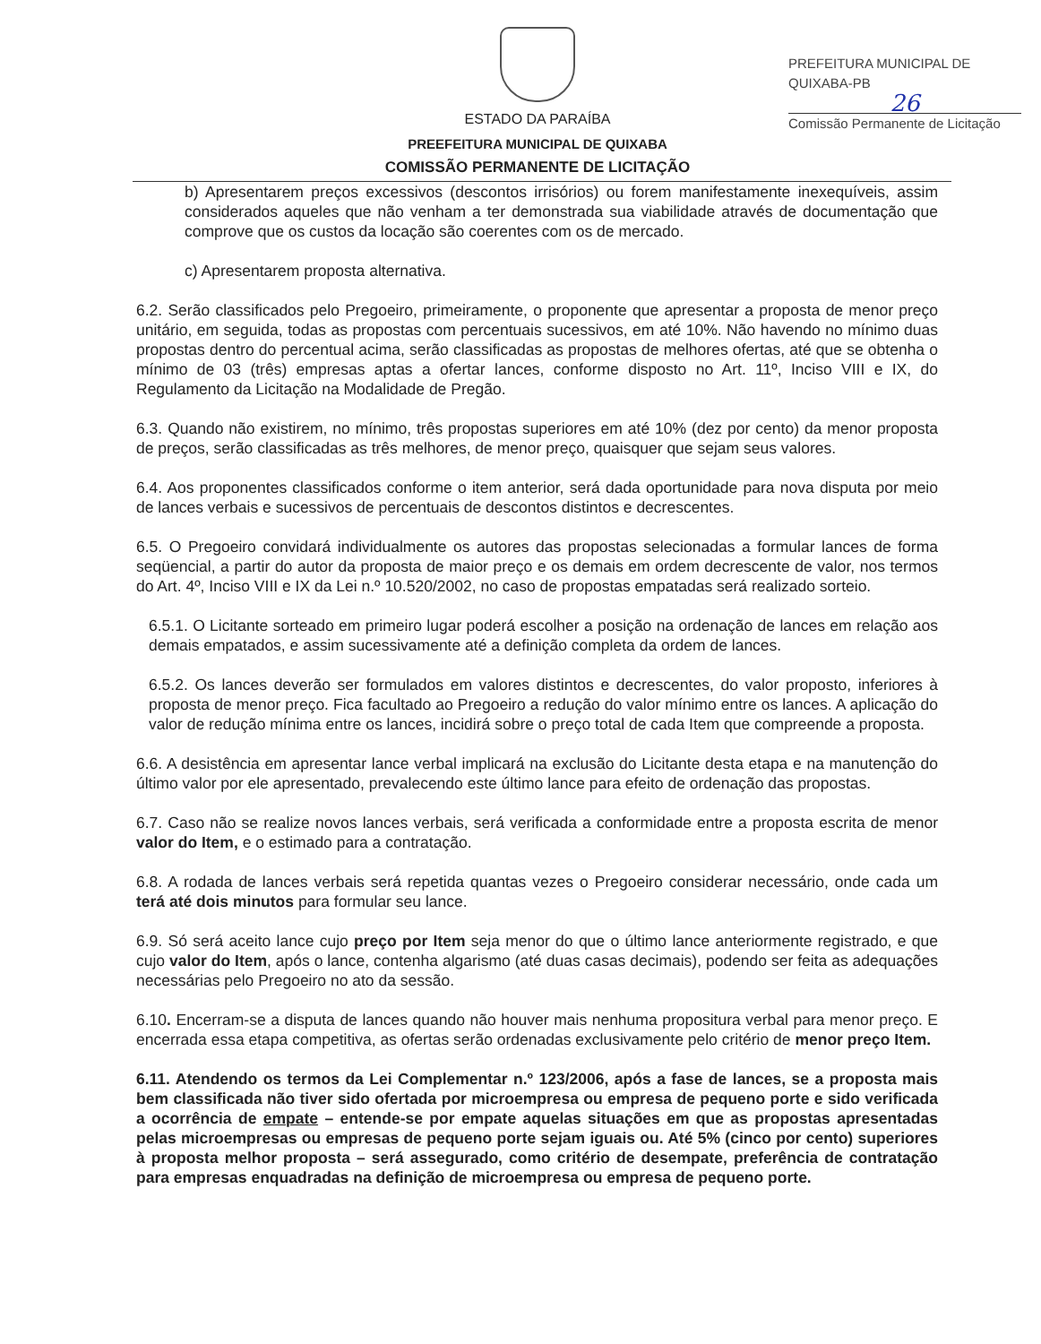ESTADO DA PARAÍBA
PREEFEITURA MUNICIPAL DE QUIXABA
COMISSÃO PERMANENTE DE LICITAÇÃO
PREFEITURA MUNICIPAL DE QUIXABA-PB
26
Comissão Permanente de Licitação
b) Apresentarem preços excessivos (descontos irrisórios) ou forem manifestamente inexequíveis, assim considerados aqueles que não venham a ter demonstrada sua viabilidade através de documentação que comprove que os custos da locação são coerentes com os de mercado.
c) Apresentarem proposta alternativa.
6.2. Serão classificados pelo Pregoeiro, primeiramente, o proponente que apresentar a proposta de menor preço unitário, em seguida, todas as propostas com percentuais sucessivos, em até 10%. Não havendo no mínimo duas propostas dentro do percentual acima, serão classificadas as propostas de melhores ofertas, até que se obtenha o mínimo de 03 (três) empresas aptas a ofertar lances, conforme disposto no Art. 11º, Inciso VIII e IX, do Regulamento da Licitação na Modalidade de Pregão.
6.3. Quando não existirem, no mínimo, três propostas superiores em até 10% (dez por cento) da menor proposta de preços, serão classificadas as três melhores, de menor preço, quaisquer que sejam seus valores.
6.4. Aos proponentes classificados conforme o item anterior, será dada oportunidade para nova disputa por meio de lances verbais e sucessivos de percentuais de descontos distintos e decrescentes.
6.5. O Pregoeiro convidará individualmente os autores das propostas selecionadas a formular lances de forma seqüencial, a partir do autor da proposta de maior preço e os demais em ordem decrescente de valor, nos termos do Art. 4º, Inciso VIII e IX da Lei n.º 10.520/2002, no caso de propostas empatadas será realizado sorteio.
6.5.1. O Licitante sorteado em primeiro lugar poderá escolher a posição na ordenação de lances em relação aos demais empatados, e assim sucessivamente até a definição completa da ordem de lances.
6.5.2. Os lances deverão ser formulados em valores distintos e decrescentes, do valor proposto, inferiores à proposta de menor preço. Fica facultado ao Pregoeiro a redução do valor mínimo entre os lances. A aplicação do valor de redução mínima entre os lances, incidirá sobre o preço total de cada Item que compreende a proposta.
6.6. A desistência em apresentar lance verbal implicará na exclusão do Licitante desta etapa e na manutenção do último valor por ele apresentado, prevalecendo este último lance para efeito de ordenação das propostas.
6.7. Caso não se realize novos lances verbais, será verificada a conformidade entre a proposta escrita de menor valor do Item, e o estimado para a contratação.
6.8. A rodada de lances verbais será repetida quantas vezes o Pregoeiro considerar necessário, onde cada um terá até dois minutos para formular seu lance.
6.9. Só será aceito lance cujo preço por Item seja menor do que o último lance anteriormente registrado, e que cujo valor do Item, após o lance, contenha algarismo (até duas casas decimais), podendo ser feita as adequações necessárias pelo Pregoeiro no ato da sessão.
6.10. Encerram-se a disputa de lances quando não houver mais nenhuma propositura verbal para menor preço. E encerrada essa etapa competitiva, as ofertas serão ordenadas exclusivamente pelo critério de menor preço Item.
6.11. Atendendo os termos da Lei Complementar n.º 123/2006, após a fase de lances, se a proposta mais bem classificada não tiver sido ofertada por microempresa ou empresa de pequeno porte e sido verificada a ocorrência de empate – entende-se por empate aquelas situações em que as propostas apresentadas pelas microempresas ou empresas de pequeno porte sejam iguais ou. Até 5% (cinco por cento) superiores à proposta melhor proposta – será assegurado, como critério de desempate, preferência de contratação para empresas enquadradas na definição de microempresa ou empresa de pequeno porte.